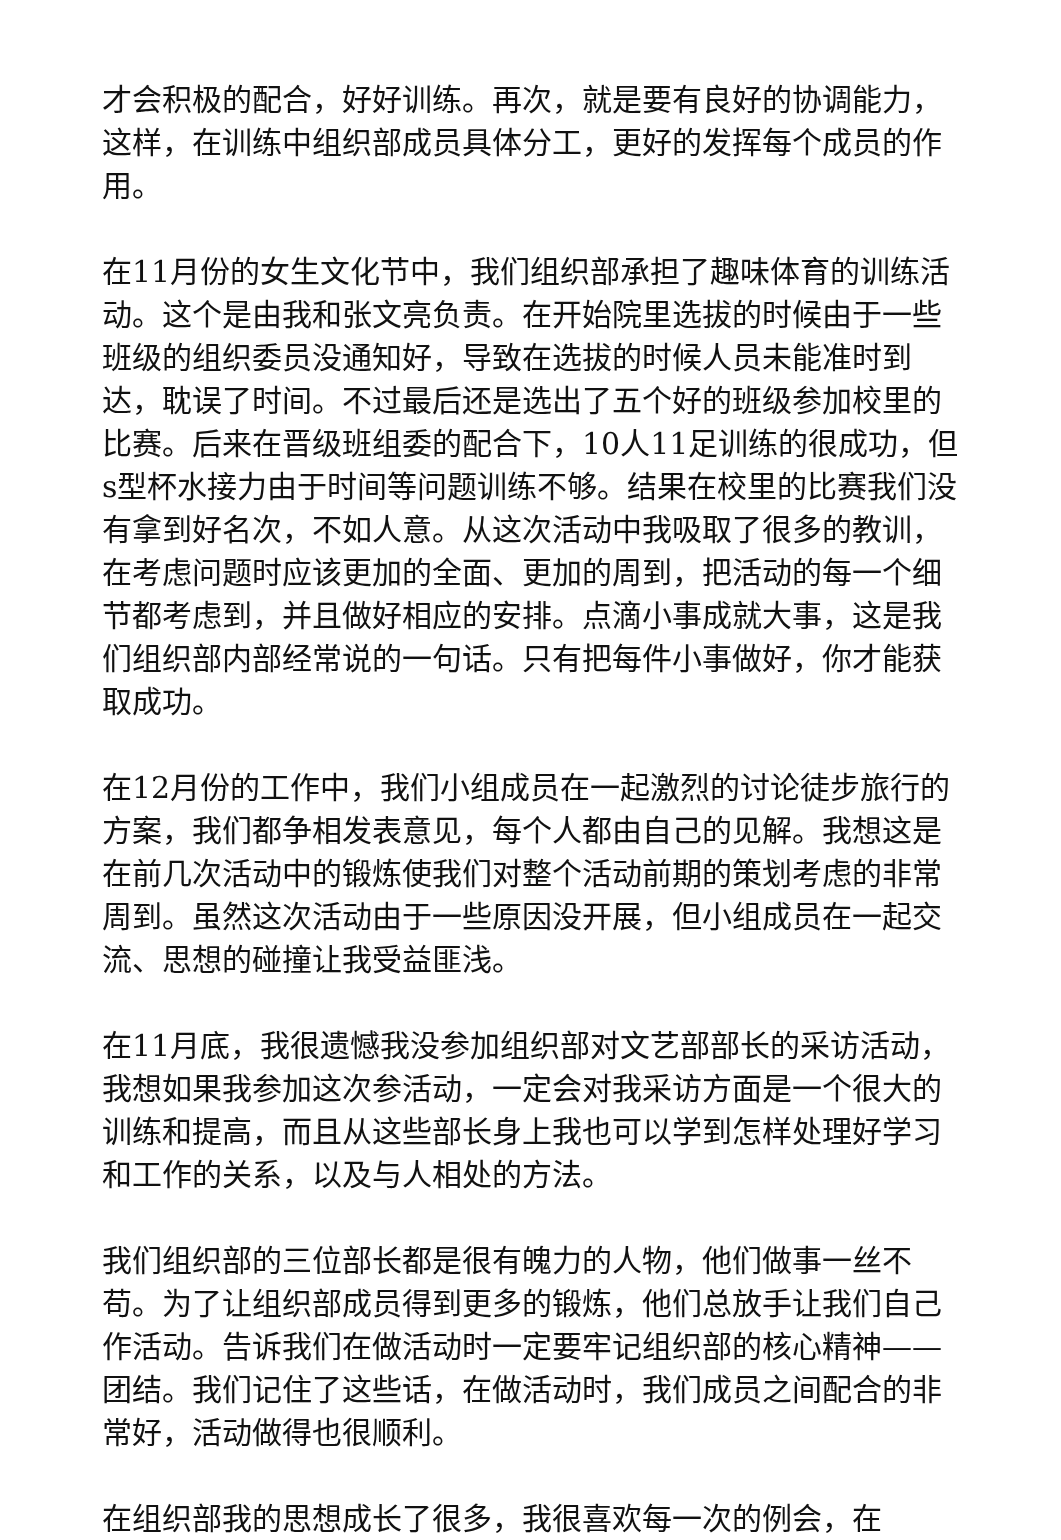才会积极的配合，好好训练。再次，就是要有良好的协调能力，这样，在训练中组织部成员具体分工，更好的发挥每个成员的作用。
在11月份的女生文化节中，我们组织部承担了趣味体育的训练活动。这个是由我和张文亮负责。在开始院里选拔的时候由于一些班级的组织委员没通知好，导致在选拔的时候人员未能准时到达，耽误了时间。不过最后还是选出了五个好的班级参加校里的比赛。后来在晋级班组委的配合下，10人11足训练的很成功，但s型杯水接力由于时间等问题训练不够。结果在校里的比赛我们没有拿到好名次，不如人意。从这次活动中我吸取了很多的教训，在考虑问题时应该更加的全面、更加的周到，把活动的每一个细节都考虑到，并且做好相应的安排。点滴小事成就大事，这是我们组织部内部经常说的一句话。只有把每件小事做好，你才能获取成功。
在12月份的工作中，我们小组成员在一起激烈的讨论徒步旅行的方案，我们都争相发表意见，每个人都由自己的见解。我想这是在前几次活动中的锻炼使我们对整个活动前期的策划考虑的非常周到。虽然这次活动由于一些原因没开展，但小组成员在一起交流、思想的碰撞让我受益匪浅。
在11月底，我很遗憾我没参加组织部对文艺部部长的采访活动，我想如果我参加这次参活动，一定会对我采访方面是一个很大的训练和提高，而且从这些部长身上我也可以学到怎样处理好学习和工作的关系，以及与人相处的方法。
我们组织部的三位部长都是很有魄力的人物，他们做事一丝不苟。为了让组织部成员得到更多的锻炼，他们总放手让我们自己作活动。告诉我们在做活动时一定要牢记组织部的核心精神——团结。我们记住了这些话，在做活动时，我们成员之间配合的非常好，活动做得也很顺利。
在组织部我的思想成长了很多，我很喜欢每一次的例会，在